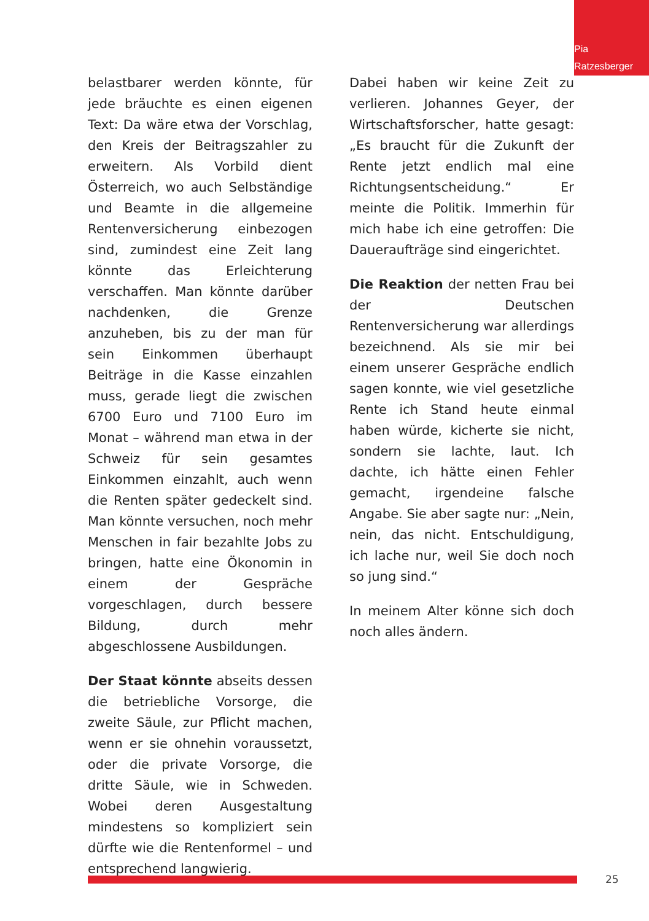Pia
Ratzesberger
belastbarer werden könnte, für jede bräuchte es einen eigenen Text: Da wäre etwa der Vorschlag, den Kreis der Beitragszahler zu erweitern. Als Vorbild dient Österreich, wo auch Selbständige und Beamte in die allgemeine Rentenversicherung einbezogen sind, zumindest eine Zeit lang könnte das Erleichterung verschaffen. Man könnte darüber nachdenken, die Grenze anzuheben, bis zu der man für sein Einkommen überhaupt Beiträge in die Kasse einzahlen muss, gerade liegt die zwischen 6700 Euro und 7100 Euro im Monat – während man etwa in der Schweiz für sein gesamtes Einkommen einzahlt, auch wenn die Renten später gedeckelt sind. Man könnte versuchen, noch mehr Menschen in fair bezahlte Jobs zu bringen, hatte eine Ökonomin in einem der Gespräche vorgeschlagen, durch bessere Bildung, durch mehr abgeschlossene Ausbildungen.
Der Staat könnte abseits dessen die betriebliche Vorsorge, die zweite Säule, zur Pflicht machen, wenn er sie ohnehin voraussetzt, oder die private Vorsorge, die dritte Säule, wie in Schweden. Wobei deren Ausgestaltung mindestens so kompliziert sein dürfte wie die Rentenformel – und entsprechend langwierig.
Dabei haben wir keine Zeit zu verlieren. Johannes Geyer, der Wirtschaftsforscher, hatte gesagt: „Es braucht für die Zukunft der Rente jetzt endlich mal eine Richtungsentscheidung.“ Er meinte die Politik. Immerhin für mich habe ich eine getroffen: Die Daueraufträge sind eingerichtet.
Die Reaktion der netten Frau bei der Deutschen Rentenversicherung war allerdings bezeichnend. Als sie mir bei einem unserer Gespräche endlich sagen konnte, wie viel gesetzliche Rente ich Stand heute einmal haben würde, kicherte sie nicht, sondern sie lachte, laut. Ich dachte, ich hätte einen Fehler gemacht, irgendeine falsche Angabe. Sie aber sagte nur: „Nein, nein, das nicht. Entschuldigung, ich lache nur, weil Sie doch noch so jung sind.“
In meinem Alter könne sich doch noch alles ändern.
25